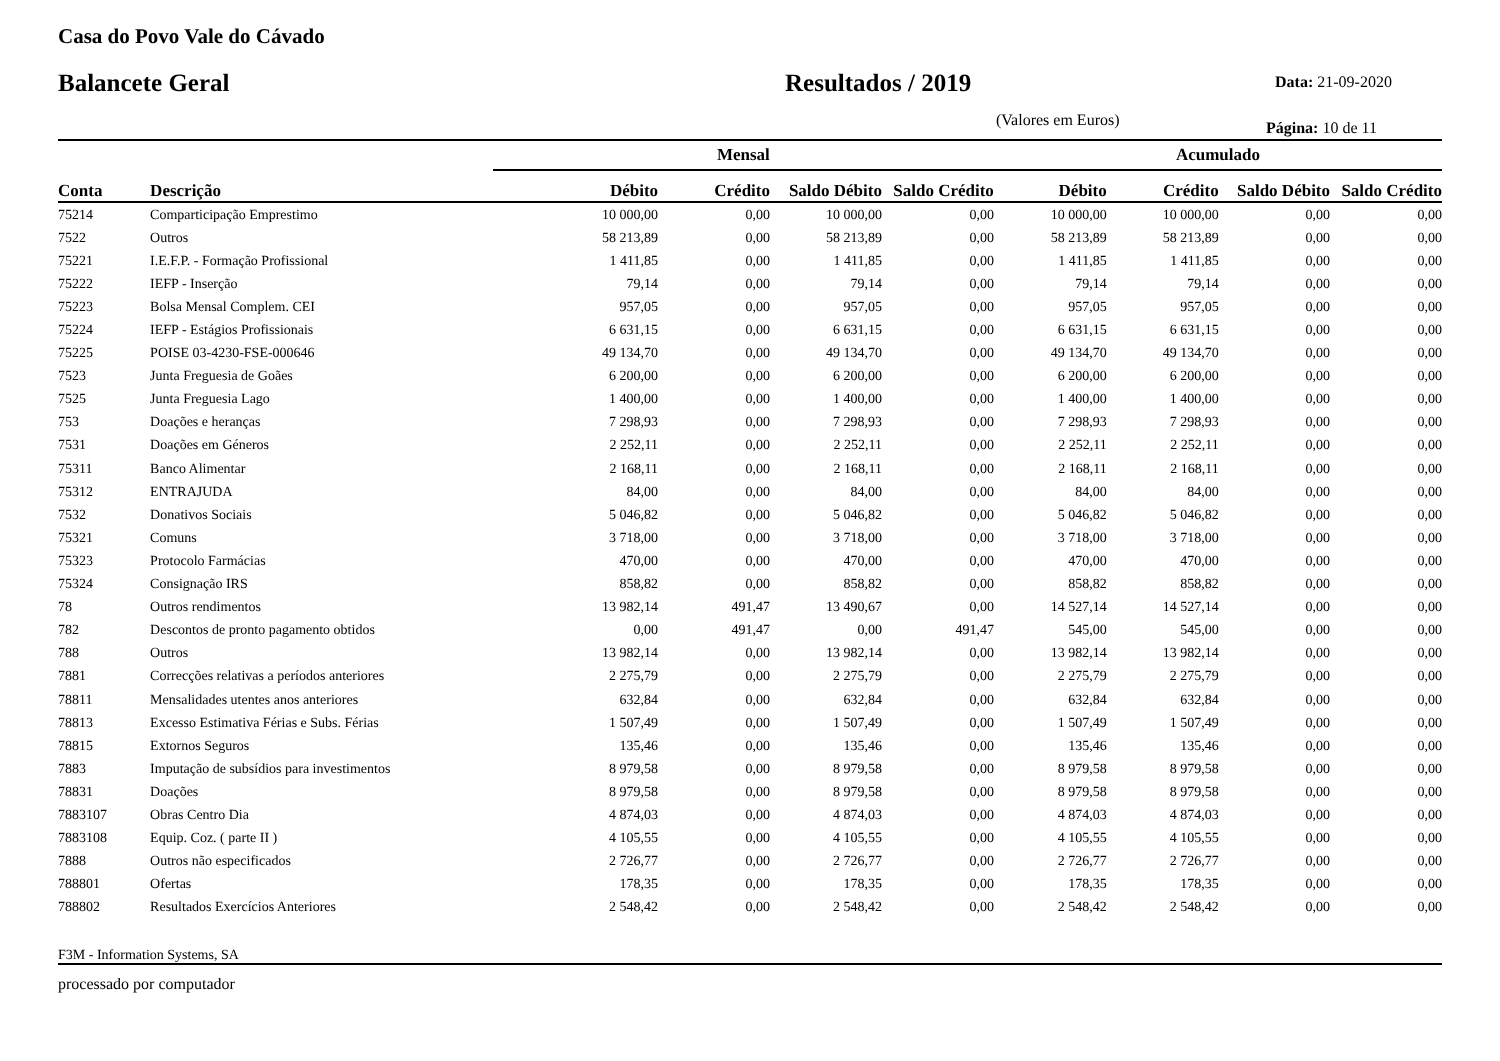Casa do Povo Vale do Cávado
Balancete Geral Resultados / 2019
Data: 21-09-2020
(Valores em Euros)
Página: 10 de 11
| | | Mensal | | | | Acumulado | | | |
| --- | --- | --- | --- | --- | --- | --- | --- | --- | --- |
| Conta | Descrição | Débito | Crédito | Saldo Débito | Saldo Crédito | Débito | Crédito | Saldo Débito | Saldo Crédito |
| 75214 | Comparticipação Emprestimo | 10 000,00 | 0,00 | 10 000,00 | 0,00 | 10 000,00 | 10 000,00 | 0,00 | 0,00 |
| 7522 | Outros | 58 213,89 | 0,00 | 58 213,89 | 0,00 | 58 213,89 | 58 213,89 | 0,00 | 0,00 |
| 75221 | I.E.F.P. - Formação Profissional | 1 411,85 | 0,00 | 1 411,85 | 0,00 | 1 411,85 | 1 411,85 | 0,00 | 0,00 |
| 75222 | IEFP - Inserção | 79,14 | 0,00 | 79,14 | 0,00 | 79,14 | 79,14 | 0,00 | 0,00 |
| 75223 | Bolsa Mensal Complem. CEI | 957,05 | 0,00 | 957,05 | 0,00 | 957,05 | 957,05 | 0,00 | 0,00 |
| 75224 | IEFP - Estágios Profissionais | 6 631,15 | 0,00 | 6 631,15 | 0,00 | 6 631,15 | 6 631,15 | 0,00 | 0,00 |
| 75225 | POISE 03-4230-FSE-000646 | 49 134,70 | 0,00 | 49 134,70 | 0,00 | 49 134,70 | 49 134,70 | 0,00 | 0,00 |
| 7523 | Junta Freguesia de Goães | 6 200,00 | 0,00 | 6 200,00 | 0,00 | 6 200,00 | 6 200,00 | 0,00 | 0,00 |
| 7525 | Junta Freguesia Lago | 1 400,00 | 0,00 | 1 400,00 | 0,00 | 1 400,00 | 1 400,00 | 0,00 | 0,00 |
| 753 | Doações e heranças | 7 298,93 | 0,00 | 7 298,93 | 0,00 | 7 298,93 | 7 298,93 | 0,00 | 0,00 |
| 7531 | Doações em Géneros | 2 252,11 | 0,00 | 2 252,11 | 0,00 | 2 252,11 | 2 252,11 | 0,00 | 0,00 |
| 75311 | Banco Alimentar | 2 168,11 | 0,00 | 2 168,11 | 0,00 | 2 168,11 | 2 168,11 | 0,00 | 0,00 |
| 75312 | ENTRAJUDA | 84,00 | 0,00 | 84,00 | 0,00 | 84,00 | 84,00 | 0,00 | 0,00 |
| 7532 | Donativos Sociais | 5 046,82 | 0,00 | 5 046,82 | 0,00 | 5 046,82 | 5 046,82 | 0,00 | 0,00 |
| 75321 | Comuns | 3 718,00 | 0,00 | 3 718,00 | 0,00 | 3 718,00 | 3 718,00 | 0,00 | 0,00 |
| 75323 | Protocolo Farmácias | 470,00 | 0,00 | 470,00 | 0,00 | 470,00 | 470,00 | 0,00 | 0,00 |
| 75324 | Consignação IRS | 858,82 | 0,00 | 858,82 | 0,00 | 858,82 | 858,82 | 0,00 | 0,00 |
| 78 | Outros rendimentos | 13 982,14 | 491,47 | 13 490,67 | 0,00 | 14 527,14 | 14 527,14 | 0,00 | 0,00 |
| 782 | Descontos de pronto pagamento obtidos | 0,00 | 491,47 | 0,00 | 491,47 | 545,00 | 545,00 | 0,00 | 0,00 |
| 788 | Outros | 13 982,14 | 0,00 | 13 982,14 | 0,00 | 13 982,14 | 13 982,14 | 0,00 | 0,00 |
| 7881 | Correcções relativas a períodos anteriores | 2 275,79 | 0,00 | 2 275,79 | 0,00 | 2 275,79 | 2 275,79 | 0,00 | 0,00 |
| 78811 | Mensalidades utentes anos anteriores | 632,84 | 0,00 | 632,84 | 0,00 | 632,84 | 632,84 | 0,00 | 0,00 |
| 78813 | Excesso Estimativa Férias e Subs. Férias | 1 507,49 | 0,00 | 1 507,49 | 0,00 | 1 507,49 | 1 507,49 | 0,00 | 0,00 |
| 78815 | Extornos Seguros | 135,46 | 0,00 | 135,46 | 0,00 | 135,46 | 135,46 | 0,00 | 0,00 |
| 7883 | Imputação de subsídios para investimentos | 8 979,58 | 0,00 | 8 979,58 | 0,00 | 8 979,58 | 8 979,58 | 0,00 | 0,00 |
| 78831 | Doações | 8 979,58 | 0,00 | 8 979,58 | 0,00 | 8 979,58 | 8 979,58 | 0,00 | 0,00 |
| 7883107 | Obras Centro Dia | 4 874,03 | 0,00 | 4 874,03 | 0,00 | 4 874,03 | 4 874,03 | 0,00 | 0,00 |
| 7883108 | Equip. Coz. ( parte II ) | 4 105,55 | 0,00 | 4 105,55 | 0,00 | 4 105,55 | 4 105,55 | 0,00 | 0,00 |
| 7888 | Outros não especificados | 2 726,77 | 0,00 | 2 726,77 | 0,00 | 2 726,77 | 2 726,77 | 0,00 | 0,00 |
| 788801 | Ofertas | 178,35 | 0,00 | 178,35 | 0,00 | 178,35 | 178,35 | 0,00 | 0,00 |
| 788802 | Resultados Exercícios Anteriores | 2 548,42 | 0,00 | 2 548,42 | 0,00 | 2 548,42 | 2 548,42 | 0,00 | 0,00 |
F3M - Information Systems, SA
processado por computador